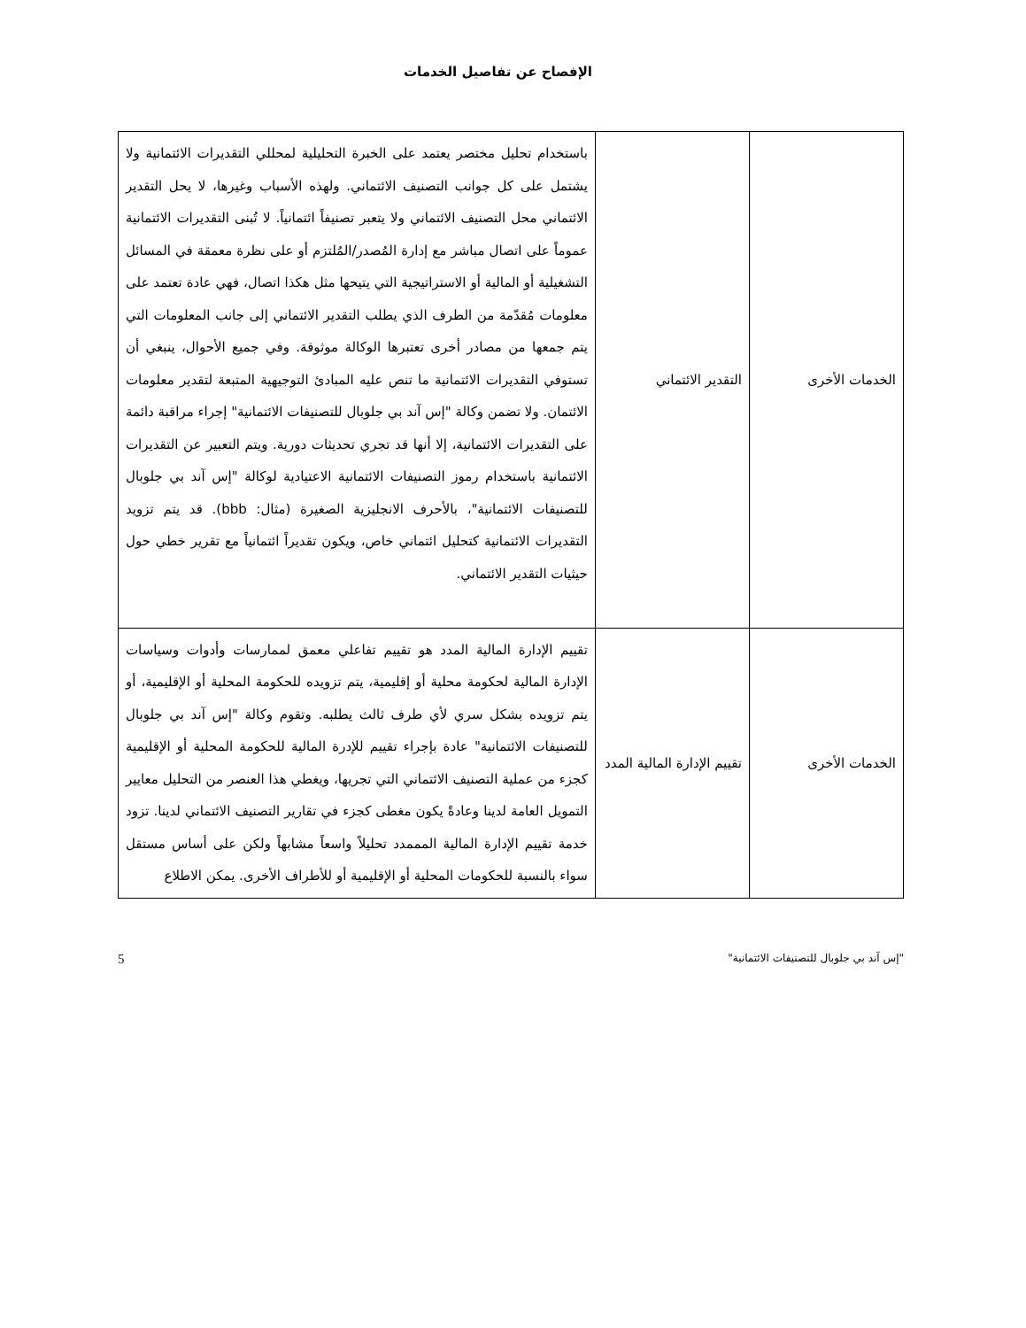الإفصاح عن تفاصيل الخدمات
| الخدمات الأخرى | التقدير الائتماني | باستخدام تحليل مختصر يعتمد على الخبرة التحليلية لمحللي التقديرات الائتمانية ولا يشتمل على كل جوانب التصنيف الائتماني. ولهذه الأسباب وغيرها، لا يحل التقدير الائتماني محل التصنيف الائتماني ولا يتعبر تصنيفاً ائتمانياً. لا تُبنى التقديرات الائتمانية عموماً على اتصال مباشر مع إدارة المُصدر/المُلتزم أو على نظرة معمقة في المسائل التشغيلية أو المالية أو الاستراتيجية التي يتيحها مثل هكذا اتصال، فهي عادة تعتمد على معلومات مُقدّمة من الطرف الذي يطلب التقدير الائتماني إلى جانب المعلومات التي يتم جمعها من مصادر أخرى تعتبرها الوكالة موثوقة. وفي جميع الأحوال، ينبغي أن تستوفي التقديرات الائتمانية ما تنص عليه المبادئ التوجيهية المتبعة لتقدير معلومات الائتمان. ولا تضمن وكالة "إس آند بي جلوبال للتصنيفات الائتمانية" إجراء مراقبة دائمة على التقديرات الائتمانية، إلا أنها قد تجري تحديثات دورية. ويتم التعبير عن التقديرات الائتمانية باستخدام رموز التصنيفات الائتمانية الاعتيادية لوكالة "إس آند بي جلوبال للتصنيفات الائتمانية"، بالأحرف الانجليزية الصغيرة (مثال: bbb). قد يتم تزويد التقديرات الائتمانية كتحليل ائتماني خاص، ويكون تقديراً ائتمانياً مع تقرير خطي حول حيثيات التقدير الائتماني. |
| الخدمات الأخرى | تقييم الإدارة المالية المدد | تقييم الإدارة المالية المدد هو تقييم تفاعلي معمق لممارسات وأدوات وسياسات الإدارة المالية لحكومة محلية أو إقليمية، يتم تزويده للحكومة المحلية أو الإقليمية، أو يتم تزويده بشكل سري لأي طرف ثالث يطلبه. وتقوم وكالة "إس آند بي جلوبال للتصنيفات الائتمانية" عادة بإجراء تقييم للإدرة المالية للحكومة المحلية أو الإقليمية كجزء من عملية التصنيف الائتماني التي تجريها، ويغطي هذا العنصر من التحليل معايير التمويل العامة لدينا وعادةً يكون مغطى كجزء في تقارير التصنيف الائتماني لدينا. تزود خدمة تقييم الإدارة المالية المممدد تحليلاً واسعاً مشابهاً ولكن على أساس مستقل سواء بالنسبة للحكومات المحلية أو الإقليمية أو للأطراف الأخرى. يمكن الاطلاع |
"إس آند بي جلوبال للتصنيفات الائتمانية" 5